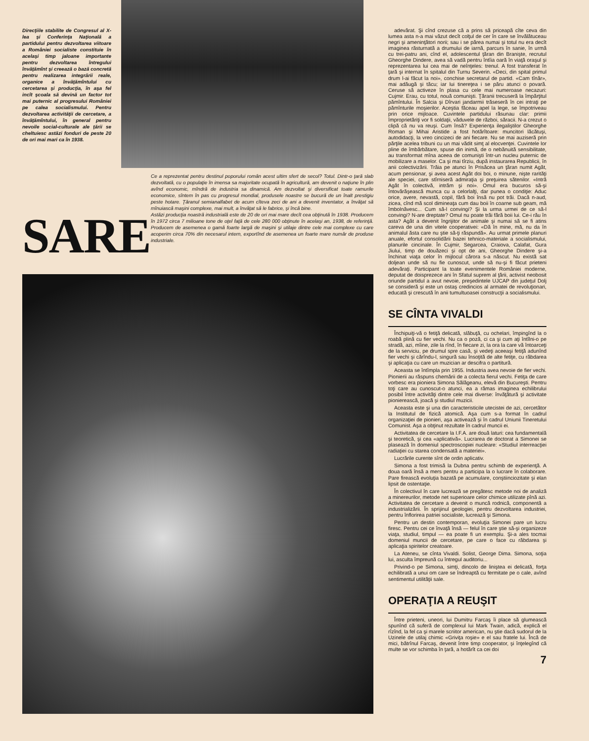Direcţiile stabilite de Congresul al X-lea şi Conferinţa Naţională a partidului pentru dezvoltarea viitoare a României socialiste constituie în acelaşi timp jaloane importante pentru dezvoltarea întregului învăţămînt şi creează o bază concretă pentru realizarea integrării reale, organice a învăţămîntului cu cercetarea şi producţia, în aşa fel incît şcoala să devină un factor tot mai puternic al progresului României pe calea socialismului. Pentru dezvoltarea activităţii de cercetare, a învăţămîntului, în general pentru nevoile social-culturale ale ţării se cheltuiesc astăzi fonduri de peste 20 de ori mai mari ca în 1938.
SARE
Ce a reprezentat pentru destinul poporului român acest ultim sfert de secol? Totul. Dintr-o ţară slab dezvoltată, cu o populaţie în imensa sa majoritate ocupată în agricultură, am devenit o naţiune în plin avînd economic, mîndră de industria sa dinamică. Am dezvoltat şi diversificat toate ramurile economice, sîntem în pas cu progresul mondial, produsele noastre se bucură de un înalt prestigiu peste hotare. Ţăranul semianalfabet de acum cîteva zeci de ani a devenit inventator, a învăţat să mînuiască maşini complexe, mai mult, a învăţat să le fabrice, şi încă bine.
Astăzi producţia noastră industrială este de 20 de ori mai mare decît cea obţinută în 1938. Producem în 1972 circa 7 milioane tone de oţel faţă de cele 280 000 obţinute în acelaşi an, 1938, de referinţă. Producem de asemenea o gamă foarte largă de maşini şi utilaje dintre cele mai complexe cu care acoperim circa 70% din necesarul intern, exportînd de asemenea un foarte mare număr de produse industriale.
adevărat. Şi cînd crezuse că a prins să priceapă cîte ceva din lumea asta n-a mai văzut decît colţul de cer în care se învălătuceau negri şi ameninţători norii; sau i se părea numai şi totul nu era decît imaginea răsturnată a drumului de iarnă, parcurs în sanie, în urmă cu trei-patru ani, cînd el, adolescentul ţăran din Branişte, recrutul Gheorghe Dindere, avea să vadă pentru întîia oară în viaţă oraşul şi reprezentarea lui cea mai de neînţeles: trenul. A fost transferat în ţară şi internat în spitalul din Turnu Severin. «Deci, din spital primul drum l-ai făcut la noi», conchise secretarul de partid. «Cam tînăr», mai adăugă şi tăcu; iar lui tinereţea i se păru atunci o povară. Ceruse să activeze în plasa cu cele mai numeroase necazuri: Cujmir. Erau, cu totul, nouă comunişti. Ţăranii trecuseră la împărţitul pămîntului. În Salcia şi Dîrvari jandarmii trăseseră în cei intraţi pe pămînturile moşierilor. Aceştia făceau apel la lege, se împotriveau prin orice mijloace. Cuvintele partidului răsunau clar: primii împroprietăriţi vor fi soldaţii, văduvele de război, săracii. N-a crezut o clipă că nu va reuşi. Cum însă? Experienţa ilegaliştilor Gheorghe Roman şi Mihai Aristide a fost hotărîtoare: muncitori lăcătuşi, autodidacţi, la vreo cincizeci de ani fiecare. Nu se mai auziseră prin părţile acelea tribuni cu un mai vădit simţ al elocvenţei. Cuvintele lor pline de îmbărbătare, spuse din inimă, de o nebănuită sensibilitate, au transformat mîna aceea de comunişti într-un nucleu puternic de mobilizare a maselor. Ca şi mai tîrziu, după instaurarea Republicii, în anii colectivizării. Trăia pe atunci în Prisăcea un ţăran numit Agăt, acum pensionar, şi avea acest Agăt doi boi, o minune, nişte rarităţi ale speciei, care stîrniseră admiraţia şi preţuirea sătenilor. «Intră Agăt în colectivă, intrăm şi noi». Omul era bucuros să-şi întovărăşească munca cu a celorlalţi, dar punea o condiţie: Aduc orice, avere, nevastă, copil, fără boi însă nu pot trăi. Dacă n-aud, zicea, cînd mă scol dimineaţa cum dau boii în coarne sub geam, mă îmbolnăvesc... Cum să-l convingi? Şi la urma urmei de ce să-l convingi? N-are dreptate? Omul nu poate trăi fără boii lui. Ce-i rău în asta? Agăt a devenit îngrijitor de animale şi numai să se fi atins careva de una din vitele cooperativei: «Dă în mine, mă, nu da în animalul ăsta care nu ştie să-ţi răspundă». Au urmat primele planuri anuale, efortul consolidării bazei tehnico-materiale a socialismului, planurile cincinale. În Cujmir, Segarcea, Craiova, Calafat, Gura Jiului, timp de douăzeci şi opt de ani, Gheorghe Dindere şi-a închinat viaţa celor în mijlocul cărora s-a născut. Nu există sat doljean unde să nu fie cunoscut, unde să nu-şi fi făcut prieteni adevăraţi. Participant la toate evenimentele României moderne, deputat de doisprezece ani în Sfatul suprem al ţării, activist neobosit oriunde partidul a avut nevoie, preşedintele UJCAP din judeţul Dolj se consideră şi este un ostaş credincios al armatei de revoluţionari, educată şi crescută în anii tumultuoasei construcţii a socialismului.
SE CÎNTA VIVALDI
Închipuiţi-vă o fetiţă delicată, slăbuţă, cu ochelari, împingînd la o roabă plină cu fier vechi. Nu ca o poză, ci ca şi cum aţi întîlni-o pe stradă, azi, mîine, zile la rînd, în fiecare zi, la ora la care vă întoarceţi de la serviciu, pe drumul spre casă, şi vedeţi aceeaşi fetiţă adunînd fier vechi şi cărîndu-l, singură sau însoţită de alte fetiţe, cu răbdarea şi aplicaţia cu care un muzician ar descifra o partitură.
Aceasta se întîmpla prin 1955. Industria avea nevoie de fier vechi. Pionierii au răspuns chemării de a colecta fierul vechi. Fetiţa de care vorbesc era pioniera Simona Sălăgeanu, elevă din Bucureşti. Pentru toţi care au cunoscut-o atunci, ea a rămas imaginea echilibrului posibil între activităţi dintre cele mai diverse: învăţătură şi activitate pionierească, joacă şi studiul muzicii.
Aceasta este şi una din caracteristicile utecistei de azi, cercetător la Institutul de fizică atomică. Aşa cum s-a format în cadrul organizaţiei de pionieri, aşa activează şi în cadrul Uniunii Tineretului Comunist. Aşa a obţinut rezultate în cadrul muncii ei.
Activitatea de cercetare la I.F.A. are două laturi: cea fundamentală şi teoretică, şi cea «aplicativă». Lucrarea de doctorat a Simonei se plasează în domeniul spectroscopiei nucleare: «Studiul interreacţiei radiaţiei cu starea condensată a materiei».
Lucrările curente sînt de ordin aplicativ.
Simona a fost trimisă la Dubna pentru schimb de experienţă. A doua oară însă a mers pentru a participa la o lucrare în colaborare. Pare firească evoluţia bazată pe acumulare, conştiinciozitate şi elan lipsit de ostentaţie.
În colectivul în care lucrează se pregătesc metode noi de analiză a minereurilor, metode net superioare celor chimice utilizate pînă azi. Activitatea de cercetare a devenit o muncă rodnică, componentă a industrializării. În sprijinul geologiei, pentru dezvoltarea industriei, pentru înflorirea patriei socialiste, lucrează şi Simona.
Pentru un destin contemporan, evoluţia Simonei pare un lucru firesc. Pentru cei ce învaţă însă — felul în care ştie să-şi organizeze viaţa, studiul, timpul — ea poate fi un exemplu. Şi-a ales tocmai domeniul muncii de cercetare, pe care o face cu răbdarea şi aplicaţia spiritelor creatoare.
La Ateneu, se cînta Vivaldi. Solist, George Dima. Simona, soţia lui, asculta împreună cu întregul auditoriu...
Privind-o pe Simona, simţi, dincolo de liniştea ei delicată, forţa echilibrată a unui om care se îndreaptă cu fermitate pe o cale, avînd sentimentul utilităţii sale.
OPERAŢIA A REUŞIT
Între prieteni, uneori, lui Dumitru Farcaş îi place să glumească spunînd că suferă de complexul lui Mark Twain, adică, explică el rîzînd, la fel ca şi marele scriitor american, nu ştie dacă sudorul de la Uzinele de utilaj chimic «Griviţa roşie» e el sau fratele lui. Încă de mici, bătrînul Farcaş, devenit între timp cooperator, şi înţelegînd că multe se vor schimba în ţară, a hotărît ca cei doi
7